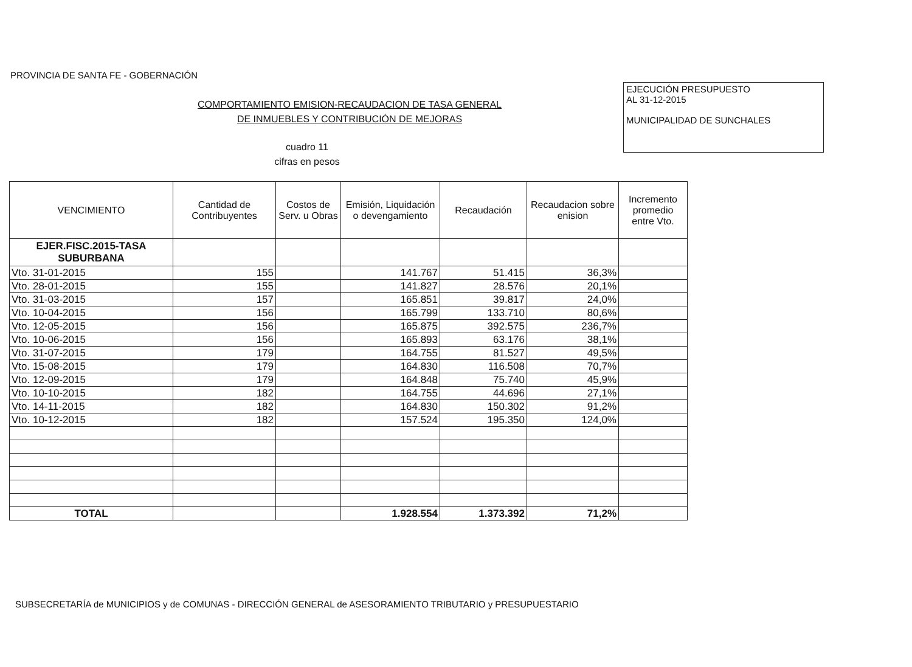PROVINCIA DE SANTA FE - GOBERNACIÓN
COMPORTAMIENTO EMISION-RECAUDACION DE TASA GENERAL
DE INMUEBLES Y CONTRIBUCIÓN DE MEJORAS
cuadro 11
cifras en pesos
EJECUCIÓN PRESUPUESTO
AL 31-12-2015
MUNICIPALIDAD DE SUNCHALES
| VENCIMIENTO | Cantidad de Contribuyentes | Costos de Serv. u Obras | Emisión, Liquidación o devengamiento | Recaudación | Recaudacion sobre enision | Incremento promedio entre Vto. |
| --- | --- | --- | --- | --- | --- | --- |
| EJER.FISC.2015-TASA SUBURBANA | | | | | | |
| Vto. 31-01-2015 | 155 | | 141.767 | 51.415 | 36,3% | |
| Vto. 28-01-2015 | 155 | | 141.827 | 28.576 | 20,1% | |
| Vto. 31-03-2015 | 157 | | 165.851 | 39.817 | 24,0% | |
| Vto. 10-04-2015 | 156 | | 165.799 | 133.710 | 80,6% | |
| Vto. 12-05-2015 | 156 | | 165.875 | 392.575 | 236,7% | |
| Vto. 10-06-2015 | 156 | | 165.893 | 63.176 | 38,1% | |
| Vto. 31-07-2015 | 179 | | 164.755 | 81.527 | 49,5% | |
| Vto. 15-08-2015 | 179 | | 164.830 | 116.508 | 70,7% | |
| Vto. 12-09-2015 | 179 | | 164.848 | 75.740 | 45,9% | |
| Vto. 10-10-2015 | 182 | | 164.755 | 44.696 | 27,1% | |
| Vto. 14-11-2015 | 182 | | 164.830 | 150.302 | 91,2% | |
| Vto. 10-12-2015 | 182 | | 157.524 | 195.350 | 124,0% | |
| TOTAL | | | 1.928.554 | 1.373.392 | 71,2% | |
SUBSECRETARÍA de MUNICIPIOS y de COMUNAS - DIRECCIÓN GENERAL de ASESORAMIENTO TRIBUTARIO y PRESUPUESTARIO